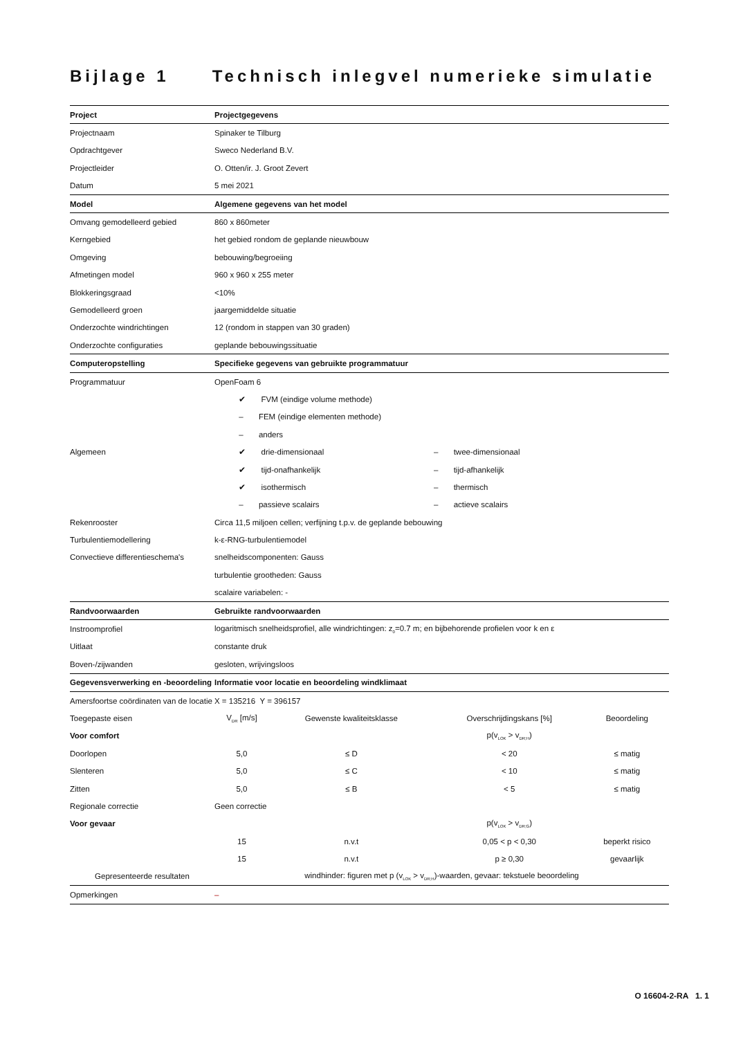Bijlage 1 Technisch inlegvel numerieke simulatie
| Project | Projectgegevens | | | |
| --- | --- | --- | --- | --- |
| Projectnaam | Spinaker te Tilburg | | | |
| Opdrachtgever | Sweco Nederland B.V. | | | |
| Projectleider | O. Otten/ir. J. Groot Zevert | | | |
| Datum | 5 mei 2021 | | | |
| Model | Algemene gegevens van het model | | | |
| Omvang gemodelleerd gebied | 860 x 860meter | | | |
| Kerngebied | het gebied rondom de geplande nieuwbouw | | | |
| Omgeving | bebouwing/begroeiing | | | |
| Afmetingen model | 960 x 960 x 255 meter | | | |
| Blokkeringsgraad | <10% | | | |
| Gemodelleerd groen | jaargemiddelde situatie | | | |
| Onderzochte windrichtingen | 12 (rondom in stappen van 30 graden) | | | |
| Onderzochte configuraties | geplande bebouwingssituatie | | | |
| Computeropstelling | Specifieke gegevens van gebruikte programmatuur | | | |
| Programmatuur | OpenFoam 6 | | | |
| | ✔ FVM (eindige volume methode) | | | |
| | – FEM (eindige elementen methode) | | | |
| | – anders | | | |
| Algemeen | ✔ drie-dimensionaal | | – twee-dimensionaal | |
| | ✔ tijd-onafhankelijk | | – tijd-afhankelijk | |
| | ✔ isothermisch | | – thermisch | |
| | – passieve scalairs | | – actieve scalairs | |
| Rekenrooster | Circa 11,5 miljoen cellen; verfijning t.p.v. de geplande bebouwing | | | |
| Turbulentiemodellering | k-ε-RNG-turbulentiemodel | | | |
| Convectieve differentieschema's | snelheidscomponenten: Gauss | | | |
| | turbulentie grootheden: Gauss | | | |
| | scalaire variabelen: - | | | |
| Randvoorwaarden | Gebruikte randvoorwaarden | | | |
| Instroomprofiel | logaritmisch snelheidsprofiel, alle windrichtingen: z<sub>0</sub>=0.7 m; en bijbehorende profielen voor k en ε | | | |
| Uitlaat | constante druk | | | |
| Boven-/zijwanden | gesloten, wrijvingsloos | | | |
| Gegevensverwerking en -beoordeling | Informatie voor locatie en beoordeling windklimaat | | | |
| Amersfoortse coördinaten van de locatie | X = 135216 Y = 396157 | | | |
| Toegepaste eisen | V<sub>DR</sub> [m/s] | Gewenste kwaliteitsklasse | Overschrijdingskans [%] | Beoordeling |
| Voor comfort | | | p(v<sub>LOK</sub> > v<sub>DR;H</sub>) | |
| Doorlopen | 5,0 | ≤ D | < 20 | ≤ matig |
| Slenteren | 5,0 | ≤ C | < 10 | ≤ matig |
| Zitten | 5,0 | ≤ B | < 5 | ≤ matig |
| Regionale correctie | Geen correctie | | | |
| Voor gevaar | | | p(v<sub>LOK</sub> > v<sub>DR;G</sub>) | |
| | 15 | n.v.t | 0,05 < p < 0,30 | beperkt risico |
| | 15 | n.v.t | p ≥ 0,30 | gevaarlijk |
| Gepresenteerde resultaten | windhinder: figuren met p (v<sub>LOK</sub> > v<sub>DR;H</sub>)-waarden, gevaar: tekstuele beoordeling | | | |
| Opmerkingen | – | | | |
O 16604-2-RA 1. 1